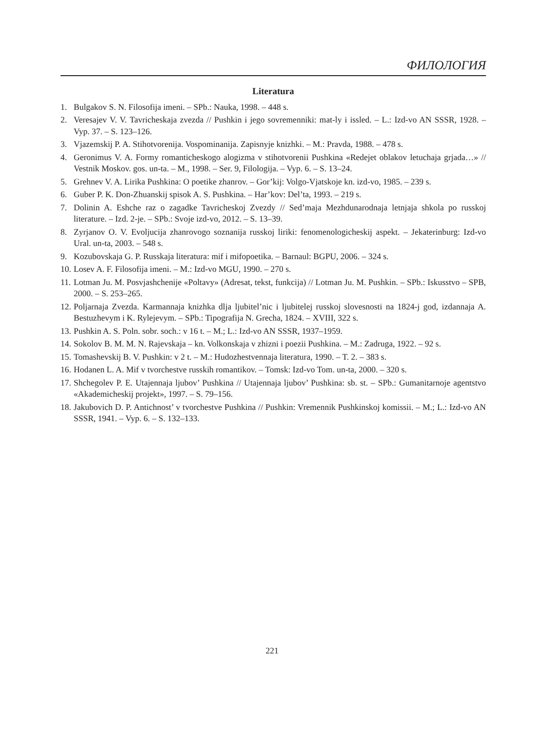ФИЛОЛОГИЯ
Literatura
1. Bulgakov S. N. Filosofija imeni. – SPb.: Nauka, 1998. – 448 s.
2. Veresajev V. V. Tavricheskaja zvezda // Pushkin i jego sovremenniki: mat-ly i issled. – L.: Izd-vo AN SSSR, 1928. – Vyp. 37. – S. 123–126.
3. Vjazemskij P. A. Stihotvorenija. Vospominanija. Zapisnyje knizhki. – M.: Pravda, 1988. – 478 s.
4. Geronimus V. A. Formy romanticheskogo alogizma v stihotvorenii Pushkina «Redejet oblakov letuchaja grjada…» // Vestnik Moskov. gos. un-ta. – M., 1998. – Ser. 9, Filologija. – Vyp. 6. – S. 13–24.
5. Grehnev V. A. Lirika Pushkina: O poetike zhanrov. – Gor’kij: Volgo-Vjatskoje kn. izd-vo, 1985. – 239 s.
6. Guber P. K. Don-Zhuanskij spisok A. S. Pushkina. – Har’kov: Del’ta, 1993. – 219 s.
7. Dolinin A. Eshche raz o zagadke Tavricheskoj Zvezdy // Sed’maja Mezhdunarodnaja letnjaja shkola po russkoj literature. – Izd. 2-je. – SPb.: Svoje izd-vo, 2012. – S. 13–39.
8. Zyrjanov O. V. Evoljucija zhanrovogo soznanija russkoj liriki: fenomenologicheskij aspekt. – Jekaterinburg: Izd-vo Ural. un-ta, 2003. – 548 s.
9. Kozubovskaja G. P. Russkaja literatura: mif i mifopoetika. – Barnaul: BGPU, 2006. – 324 s.
10. Losev A. F. Filosofija imeni. – M.: Izd-vo MGU, 1990. – 270 s.
11. Lotman Ju. M. Posvjashchenije «Poltavy» (Adresat, tekst, funkcija) // Lotman Ju. M. Pushkin. – SPb.: Iskusstvo – SPB, 2000. – S. 253–265.
12. Poljarnaja Zvezda. Karmannaja knizhka dlja ljubitel’nic i ljubitelej russkoj slovesnosti na 1824-j god, izdannaja A. Bestuzhevym i K. Rylejevym. – SPb.: Tipografija N. Grecha, 1824. – XVIII, 322 s.
13. Pushkin A. S. Poln. sobr. soch.: v 16 t. – M.; L.: Izd-vo AN SSSR, 1937–1959.
14. Sokolov B. M. M. N. Rajevskaja – kn. Volkonskaja v zhizni i poezii Pushkina. – M.: Zadruga, 1922. – 92 s.
15. Tomashevskij B. V. Pushkin: v 2 t. – M.: Hudozhestvennaja literatura, 1990. – T. 2. – 383 s.
16. Hodanen L. A. Mif v tvorchestve russkih romantikov. – Tomsk: Izd-vo Tom. un-ta, 2000. – 320 s.
17. Shchegolev P. E. Utajennaja ljubov’ Pushkina // Utajennaja ljubov’ Pushkina: sb. st. – SPb.: Gumanitarnoje agentstvo «Akademicheskij projekt», 1997. – S. 79–156.
18. Jakubovich D. P. Antichnost’ v tvorchestve Pushkina // Pushkin: Vremennik Pushkinskoj komissii. – M.; L.: Izd-vo AN SSSR, 1941. – Vyp. 6. – S. 132–133.
221